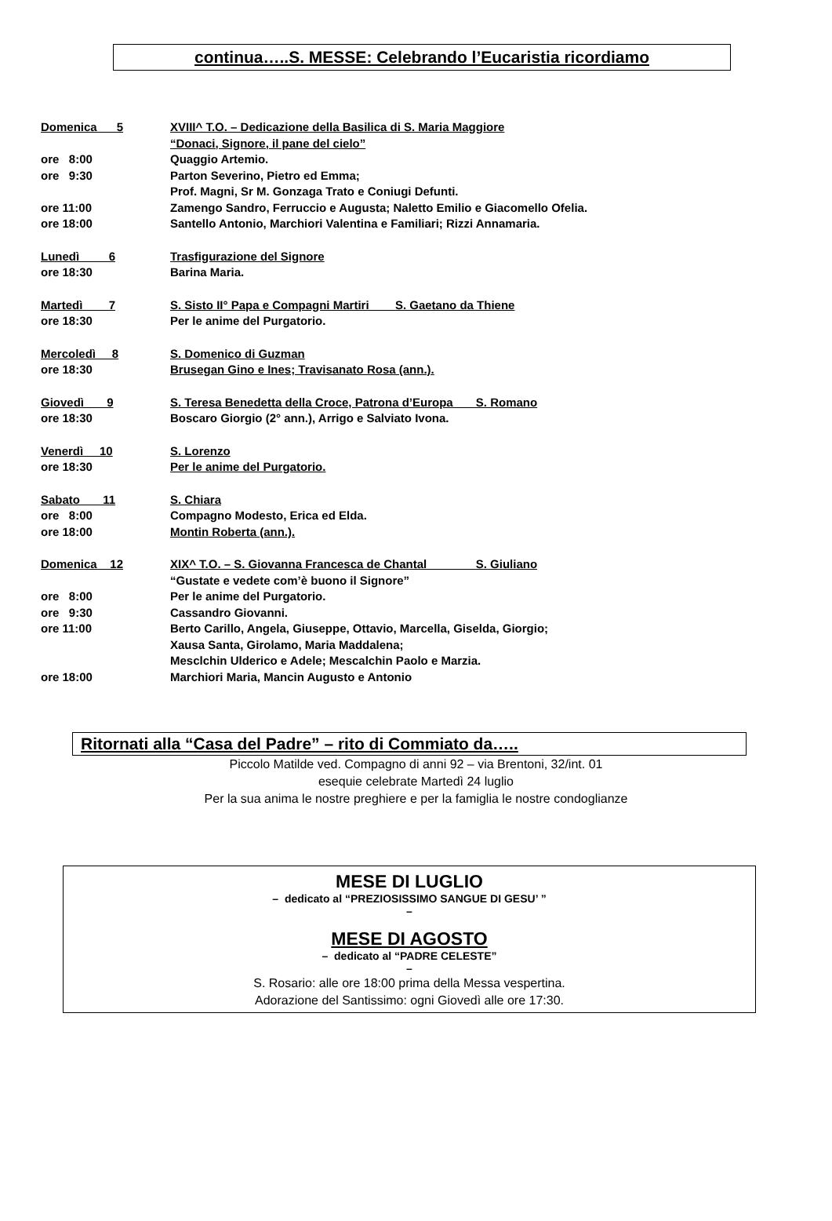continua…..S. MESSE: Celebrando l’Eucaristia ricordiamo
Domenica 5 XVIII^ T.O. – Dedicazione della Basilica di S. Maria Maggiore
“Donaci, Signore, il pane del cielo”
ore 8:00 Quaggio Artemio.
ore 9:30 Parton Severino, Pietro ed Emma;
Prof. Magni, Sr M. Gonzaga Trato e Coniugi Defunti.
ore 11:00 Zamengo Sandro, Ferruccio e Augusta; Naletto Emilio e Giacomello Ofelia.
ore 18:00 Santello Antonio, Marchiori Valentina e Familiari; Rizzi Annamaria.
Lunedì 6 Trasfigurazione del Signore
ore 18:30 Barina Maria.
Martedì 7 S. Sisto II° Papa e Compagni Martiri S. Gaetano da Thiene
ore 18:30 Per le anime del Purgatorio.
Mercoledì 8 S. Domenico di Guzman
ore 18:30 Brusegan Gino e Ines; Travisanato Rosa (ann.).
Giovedì 9 S. Teresa Benedetta della Croce, Patrona d’Europa S. Romano
ore 18:30 Boscaro Giorgio (2° ann.), Arrigo e Salviato Ivona.
Venerdì 10 S. Lorenzo
ore 18:30 Per le anime del Purgatorio.
Sabato 11 S. Chiara
ore 8:00 Compagno Modesto, Erica ed Elda.
ore 18:00 Montin Roberta (ann.).
Domenica 12 XIX^ T.O. – S. Giovanna Francesca de Chantal S. Giuliano
“Gustate e vedete com’è buono il Signore”
ore 8:00 Per le anime del Purgatorio.
ore 9:30 Cassandro Giovanni.
ore 11:00 Berto Carillo, Angela, Giuseppe, Ottavio, Marcella, Giselda, Giorgio;
Xausa Santa, Girolamo, Maria Maddalena;
Mesclchin Ulderico e Adele; Mescalchin Paolo e Marzia.
ore 18:00 Marchiori Maria, Mancin Augusto e Antonio
Ritornati alla “Casa del Padre” – rito di Commiato da…..
Piccolo Matilde ved. Compagno di anni 92 – via Brentoni, 32/int. 01
esequie celebrate Martedì 24 luglio
Per la sua anima le nostre preghiere e per la famiglia le nostre condoglianze
MESE DI LUGLIO
– dedicato al “PREZIOSISSIMO SANGUE DI GESU’ ”
–
MESE DI AGOSTO
– dedicato al “PADRE CELESTE”
–
S. Rosario: alle ore 18:00 prima della Messa vespertina.
Adorazione del Santissimo: ogni Giovedì alle ore 17:30.